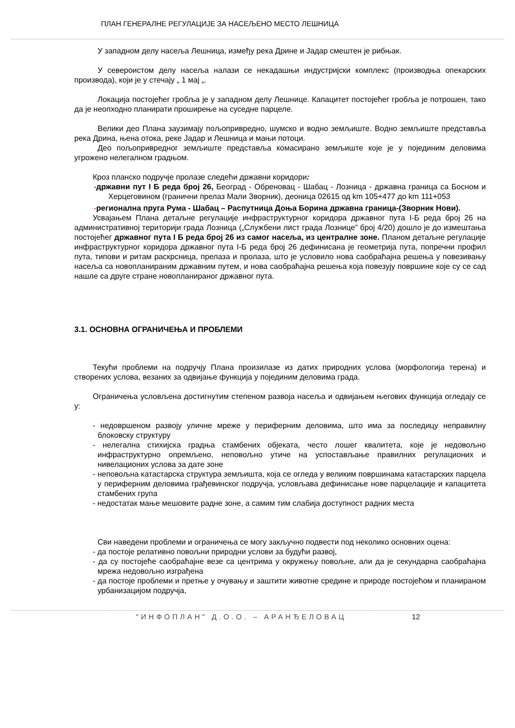ПЛАН ГЕНЕРАЛНЕ РЕГУЛАЦИЈЕ ЗА НАСЕЉЕНО МЕСТО ЛЕШНИЦА
У западном делу насеља Лешница, између река Дрине и Јадар смештен је рибњак.
У североистом делу насеља налази се некадашњи индустријски комплекс (производња опекарских производа), који је у стечају „ 1 мај „.
Локација постојећег гробља је у западном делу Лешнице. Капацитет постојећег гробља је потрошен, тако да је неопходно планирати проширење на суседне парцеле.
Велики део Плана заузимају пољопривредно, шумско и водно земљиште. Водно земљиште представља река Дрина, њена отока, реке Јадар и Лешница и мањи потоци.
Део пољопривредног земљиште представља комасирано земљиште које је у појединим деловима угрожено нелегалном градњом.
Кроз планско подручје пролазе следећи државни коридори:
-државни пут I Б реда број 26, Београд - Обреновац - Шабац - Лозница - државна граница са Босном и Херцеговином (гранични прелаз Мали Зворник), деоница 02615 од km 105+477 до km 111+053
-регионална пруга Рума - Шабац – Распутница Доња Борина државна граница-(Зворник Нови).
Усвајањем Плана детаљне регулације инфраструктурног коридора државног пута I-Б реда број 26 на административној територији града Лозница („Службени лист града Лознице” број 4/20) дошло је до измештања постојећег државног пута I Б реда број 26 из самог насеља, из централне зоне. Планом детаљне регулације инфраструктурног коридора државног пута I-Б реда број 26 дефинисана је геометрија пута, попречни профил пута, типови и ритам раскрсница, прелаза и пролаза, што је условило нова саобраћајна решења у повезивању насеља са новопланираним државним путем, и нова саобраћајна решења која повезују површине које су се сад нашле са друге стране новопланираног државног пута.
3.1. ОСНОВНА ОГРАНИЧЕЊА И ПРОБЛЕМИ
Текући проблеми на подручју Плана произилазе из датих природних услова (морфологија терена) и створених услова, везаних за одвијање функција у појединим деловима града.
Ограничења условљена достигнутим степеном развоја насеља и одвијањем његових функција огледају се у:
- недовршеном развоју уличне мреже у периферним деловима, што има за последицу неправилну блоковску структуру
- нелегална стихијска градња стамбених објеката, често лошег квалитета, које је недовољно инфраструктурно опремљено, неповољно утиче на успостављање правилних регулационих и нивелационих услова за дате зоне
- неповољна катастарска структура земљишта, која се огледа у великим површинама катастарских парцела у периферним деловима грађевинског подручја, условљава дефинисање нове парцелације и капацитета стамбених група
- недостатак мање мешовите радне зоне, а самим тим слабија доступност радних места
Сви наведени проблеми и ограничења се могу закључно подвести под неколико основних оцена:
- да постоје релативно повољни природни услови за будући развој,
- да су постојеће саобраћајне везе са центрима у окружењу повољне, али да је секундарна саобраћајна мрежа недовољно изграђена
- да постоје проблеми и претње у очувању и заштити животне средине и природе постојећом и планираном урбанизацијом подручја,
"ИНФОПЛАН" Д.О.О. – АРАНЂЕЛОВАЦ 12